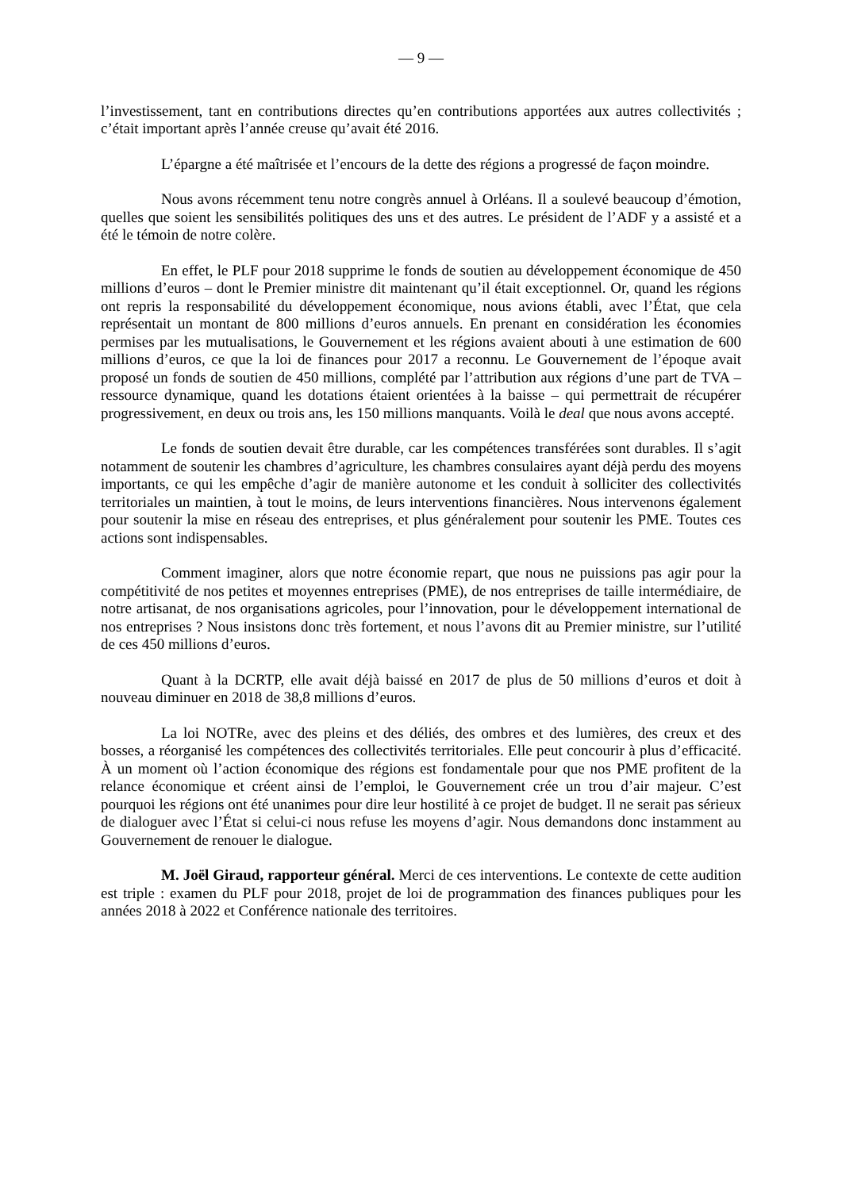— 9 —
l’investissement, tant en contributions directes qu’en contributions apportées aux autres collectivités ; c’était important après l’année creuse qu’avait été 2016.
L’épargne a été maîtrisée et l’encours de la dette des régions a progressé de façon moindre.
Nous avons récemment tenu notre congrès annuel à Orléans. Il a soulevé beaucoup d’émotion, quelles que soient les sensibilités politiques des uns et des autres. Le président de l’ADF y a assisté et a été le témoin de notre colère.
En effet, le PLF pour 2018 supprime le fonds de soutien au développement économique de 450 millions d’euros – dont le Premier ministre dit maintenant qu’il était exceptionnel. Or, quand les régions ont repris la responsabilité du développement économique, nous avions établi, avec l’État, que cela représentait un montant de 800 millions d’euros annuels. En prenant en considération les économies permises par les mutualisations, le Gouvernement et les régions avaient abouti à une estimation de 600 millions d’euros, ce que la loi de finances pour 2017 a reconnu. Le Gouvernement de l’époque avait proposé un fonds de soutien de 450 millions, complété par l’attribution aux régions d’une part de TVA – ressource dynamique, quand les dotations étaient orientées à la baisse – qui permettrait de récupérer progressivement, en deux ou trois ans, les 150 millions manquants. Voilà le deal que nous avons accepté.
Le fonds de soutien devait être durable, car les compétences transférées sont durables. Il s’agit notamment de soutenir les chambres d’agriculture, les chambres consulaires ayant déjà perdu des moyens importants, ce qui les empêche d’agir de manière autonome et les conduit à solliciter des collectivités territoriales un maintien, à tout le moins, de leurs interventions financières. Nous intervenons également pour soutenir la mise en réseau des entreprises, et plus généralement pour soutenir les PME. Toutes ces actions sont indispensables.
Comment imaginer, alors que notre économie repart, que nous ne puissions pas agir pour la compétitivité de nos petites et moyennes entreprises (PME), de nos entreprises de taille intermédiaire, de notre artisanat, de nos organisations agricoles, pour l’innovation, pour le développement international de nos entreprises ? Nous insistons donc très fortement, et nous l’avons dit au Premier ministre, sur l’utilité de ces 450 millions d’euros.
Quant à la DCRTP, elle avait déjà baissé en 2017 de plus de 50 millions d’euros et doit à nouveau diminuer en 2018 de 38,8 millions d’euros.
La loi NOTRe, avec des pleins et des déliés, des ombres et des lumières, des creux et des bosses, a réorganisé les compétences des collectivités territoriales. Elle peut concourir à plus d’efficacité. À un moment où l’action économique des régions est fondamentale pour que nos PME profitent de la relance économique et créent ainsi de l’emploi, le Gouvernement crée un trou d’air majeur. C’est pourquoi les régions ont été unanimes pour dire leur hostilité à ce projet de budget. Il ne serait pas sérieux de dialoguer avec l’État si celui-ci nous refuse les moyens d’agir. Nous demandons donc instamment au Gouvernement de renouer le dialogue.
M. Joël Giraud, rapporteur général. Merci de ces interventions. Le contexte de cette audition est triple : examen du PLF pour 2018, projet de loi de programmation des finances publiques pour les années 2018 à 2022 et Conférence nationale des territoires.